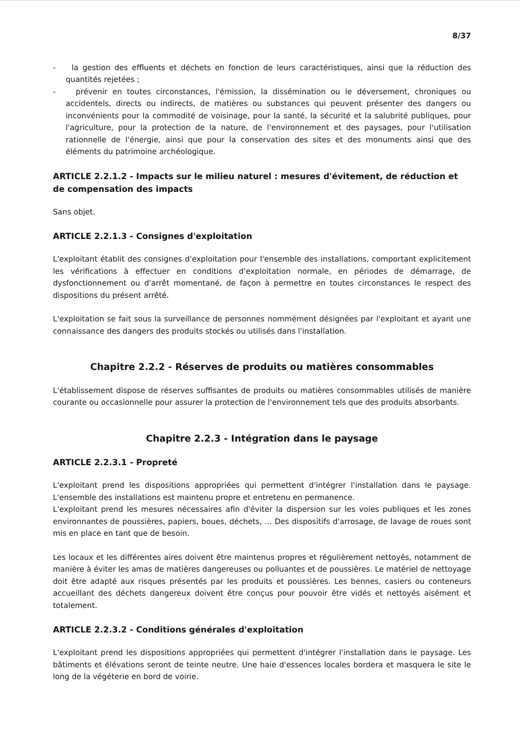8/37
- la gestion des effluents et déchets en fonction de leurs caractéristiques, ainsi que la réduction des quantités rejetées ;
- prévenir en toutes circonstances, l'émission, la dissémination ou le déversement, chroniques ou accidentels, directs ou indirects, de matières ou substances qui peuvent présenter des dangers ou inconvénients pour la commodité de voisinage, pour la santé, la sécurité et la salubrité publiques, pour l'agriculture, pour la protection de la nature, de l'environnement et des paysages, pour l'utilisation rationnelle de l'énergie, ainsi que pour la conservation des sites et des monuments ainsi que des éléments du patrimoine archéologique.
ARTICLE 2.2.1.2 - Impacts sur le milieu naturel : mesures d'évitement, de réduction et de compensation des impacts
Sans objet.
ARTICLE 2.2.1.3 - Consignes d'exploitation
L'exploitant établit des consignes d'exploitation pour l'ensemble des installations, comportant explicitement les vérifications à effectuer en conditions d'exploitation normale, en périodes de démarrage, de dysfonctionnement ou d'arrêt momentané, de façon à permettre en toutes circonstances le respect des dispositions du présent arrêté.
L'exploitation se fait sous la surveillance de personnes nommément désignées par l'exploitant et ayant une connaissance des dangers des produits stockés ou utilisés dans l'installation.
Chapitre 2.2.2 - Réserves de produits ou matières consommables
L'établissement dispose de réserves suffisantes de produits ou matières consommables utilisés de manière courante ou occasionnelle pour assurer la protection de l'environnement tels que des produits absorbants.
Chapitre 2.2.3 - Intégration dans le paysage
ARTICLE 2.2.3.1 - Propreté
L'exploitant prend les dispositions appropriées qui permettent d'intégrer l'installation dans le paysage. L'ensemble des installations est maintenu propre et entretenu en permanence.
L'exploitant prend les mesures nécessaires afin d'éviter la dispersion sur les voies publiques et les zones environnantes de poussières, papiers, boues, déchets, ... Des dispositifs d'arrosage, de lavage de roues sont mis en place en tant que de besoin.
Les locaux et les différentes aires doivent être maintenus propres et régulièrement nettoyés, notamment de manière à éviter les amas de matières dangereuses ou polluantes et de poussières. Le matériel de nettoyage doit être adapté aux risques présentés par les produits et poussières. Les bennes, casiers ou conteneurs accueillant des déchets dangereux doivent être conçus pour pouvoir être vidés et nettoyés aisément et totalement.
ARTICLE 2.2.3.2 - Conditions générales d'exploitation
L'exploitant prend les dispositions appropriées qui permettent d'intégrer l'installation dans le paysage. Les bâtiments et élévations seront de teinte neutre. Une haie d'essences locales bordera et masquera le site le long de la végéterie en bord de voirie.